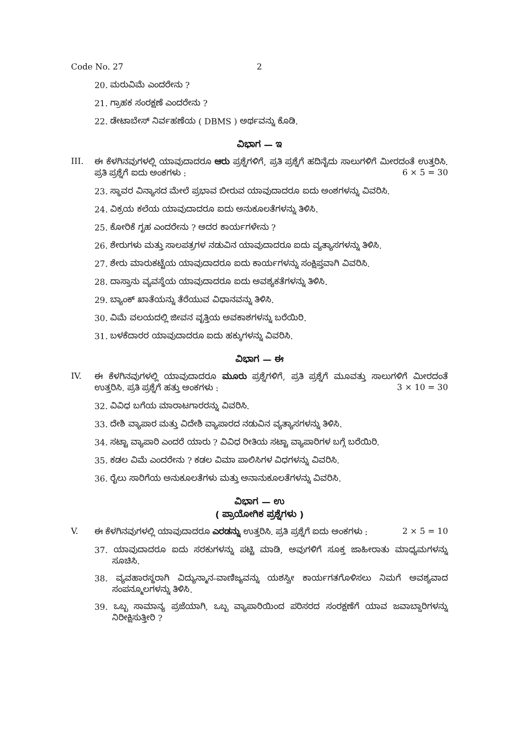Code No. 27 2
20. ಮರುವಿಮೆ ಎಂದರೇನು ?
21. ಗ್ರಾಹಕ ಸಂರಕ್ಷಣೆ ಎಂದರೇನು ?
22. ಡೇಟಾಬೇಸ್ ನಿರ್ವಹಣೆಯ ( DBMS ) ಅರ್ಥವನ್ನು ಕೊಡಿ.
ವಿಭಾಗ — ಇ
III. ಈ ಕೆಳಗಿನವುಗಳಲ್ಲಿ ಯಾವುದಾದರೂ ಆರು ಪ್ರಶ್ನೆಗಳಿಗೆ, ಪ್ರತಿ ಪ್ರಶ್ನೆಗೆ ಹದಿನೈದು ಸಾಲುಗಳಿಗೆ ಮೀರದಂತೆ ಉತ್ತರಿಸಿ. ಪ್ರತಿ ಪ್ರಶ್ನೆಗೆ ಐದು ಅಂಕಗಳು : 6 × 5 = 30
23. ಸ್ಥಾವರ ವಿನ್ಯಾಸದ ಮೇಲೆ ಪ್ರಭಾವ ಬೀರುವ ಯಾವುದಾದರೂ ಐದು ಅಂಶಗಳನ್ನು ವಿವರಿಸಿ.
24. ವಿಕ್ರಯ ಕಲೆಯ ಯಾವುದಾದರೂ ಐದು ಅನುಕೂಲತೆಗಳನ್ನು ತಿಳಿಸಿ.
25. ಕೋರಿಕೆ ಗೃಹ ಎಂದರೇನು ? ಅದರ ಕಾರ್ಯಗಳೇನು ?
26. ಶೇರುಗಳು ಮತ್ತು ಸಾಲಪತ್ರಗಳ ನಡುವಿನ ಯಾವುದಾದರೂ ಐದು ವ್ಯತ್ಯಾಸಗಳನ್ನು ತಿಳಿಸಿ.
27. ಶೇರು ಮಾರುಕಟ್ಟೆಯ ಯಾವುದಾದರೂ ಐದು ಕಾರ್ಯಗಳನ್ನು ಸಂಕ್ಷಿಪ್ತವಾಗಿ ವಿವರಿಸಿ.
28. ದಾಸ್ತಾನು ವ್ಯವಸ್ಥೆಯ ಯಾವುದಾದರೂ ಐದು ಅವಶ್ಯಕತೆಗಳನ್ನು ತಿಳಿಸಿ.
29. ಬ್ಯಾಂಕ್ ಖಾತೆಯನ್ನು ತೆರೆಯುವ ವಿಧಾನವನ್ನು ತಿಳಿಸಿ.
30. ವಿಮೆ ವಲಯದಲ್ಲಿ ಜೀವನ ವೃತ್ತಿಯ ಅವಕಾಶಗಳನ್ನು ಬರೆಯಿರಿ.
31. ಬಳಕೆದಾರರ ಯಾವುದಾದರೂ ಐದು ಹಕ್ಕುಗಳನ್ನು ವಿವರಿಸಿ.
ವಿಭಾಗ — ಈ
IV. ಈ ಕೆಳಗಿನವುಗಳಲ್ಲಿ ಯಾವುದಾದರೂ ಮೂರು ಪ್ರಶ್ನೆಗಳಿಗೆ, ಪ್ರತಿ ಪ್ರಶ್ನೆಗೆ ಮೂವತ್ತು ಸಾಲುಗಳಿಗೆ ಮೀರದಂತೆ ಉತ್ತರಿಸಿ. ಪ್ರತಿ ಪ್ರಶ್ನೆಗೆ ಹತ್ತು ಅಂಕಗಳು : 3 × 10 = 30
32. ವಿವಿಧ ಬಗೆಯ ಮಾರಾಟಗಾರರನ್ನು ವಿವರಿಸಿ.
33. ದೇಶಿ ವ್ಯಾಪಾರ ಮತ್ತು ವಿದೇಶಿ ವ್ಯಾಪಾರದ ನಡುವಿನ ವ್ಯತ್ಯಾಸಗಳನ್ನು ತಿಳಿಸಿ.
34. ಸಟ್ಟಾ ವ್ಯಾಪಾರಿ ಎಂದರೆ ಯಾರು ? ವಿವಿಧ ರೀತಿಯ ಸಟ್ಟಾ ವ್ಯಾಪಾರಿಗಳ ಬಗ್ಗೆ ಬರೆಯಿರಿ.
35. ಕಡಲ ವಿಮೆ ಎಂದರೇನು ? ಕಡಲ ವಿಮಾ ಪಾಲಿಸಿಗಳ ವಿಧಗಳನ್ನು ವಿವರಿಸಿ.
36. ರೈಲು ಸಾರಿಗೆಯ ಅನುಕೂಲತೆಗಳು ಮತ್ತು ಅನಾನುಕೂಲತೆಗಳನ್ನು ವಿವರಿಸಿ.
ವಿಭಾಗ — ಉ
( ಪ್ರಾಯೋಗಿಕ ಪ್ರಶ್ನೆಗಳು )
V. ಈ ಕೆಳಗಿನವುಗಳಲ್ಲಿ ಯಾವುದಾದರೂ ಎರಡನ್ನು ಉತ್ತರಿಸಿ. ಪ್ರತಿ ಪ್ರಶ್ನೆಗೆ ಐದು ಅಂಕಗಳು : 2 × 5 = 10
37. ಯಾವುದಾದರೂ ಐದು ಸರಕುಗಳನ್ನು ಪಟ್ಟಿ ಮಾಡಿ, ಅವುಗಳಿಗೆ ಸೂಕ್ತ ಜಾಹೀರಾತು ಮಾಧ್ಯಮಗಳನ್ನು ಸೂಚಿಸಿ.
38. ವ್ಯವಹಾರಸ್ಥರಾಗಿ ವಿದ್ಯುನ್ಮಾನ-ವಾಣಿಜ್ಯವನ್ನು ಯಶಸ್ವೀ ಕಾರ್ಯಗತಗೊಳಿಸಲು ನಿಮಗೆ ಅವಶ್ಯವಾದ ಸಂಪನ್ಮೂಲಗಳನ್ನು ತಿಳಿಸಿ.
39. ಒಬ್ಬ ಸಾಮಾನ್ಯ ಪ್ರಜೆಯಾಗಿ, ಒಬ್ಬ ವ್ಯಾಪಾರಿಯಿಂದ ಪರಿಸರದ ಸಂರಕ್ಷಣೆಗೆ ಯಾವ ಜವಾಬ್ದಾರಿಗಳನ್ನು ನಿರೀಕ್ಷಿಸುತ್ತೀರಿ ?